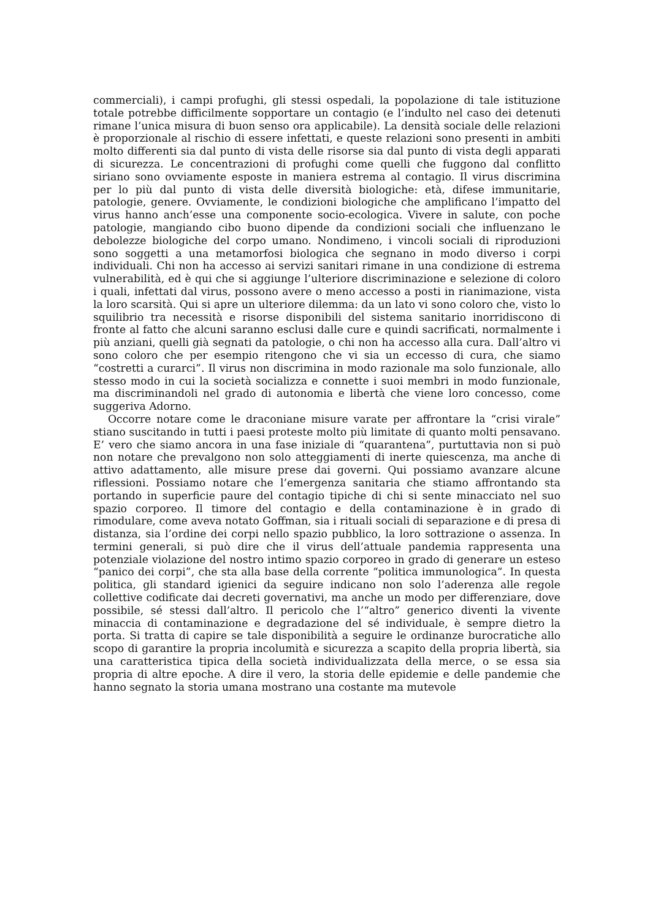commerciali), i campi profughi, gli stessi ospedali, la popolazione di tale istituzione totale potrebbe difficilmente sopportare un contagio (e l’indulto nel caso dei detenuti rimane l’unica misura di buon senso ora applicabile). La densità sociale delle relazioni è proporzionale al rischio di essere infettati, e queste relazioni sono presenti in ambiti molto differenti sia dal punto di vista delle risorse sia dal punto di vista degli apparati di sicurezza. Le concentrazioni di profughi come quelli che fuggono dal conflitto siriano sono ovviamente esposte in maniera estrema al contagio. Il virus discrimina per lo più dal punto di vista delle diversità biologiche: età, difese immunitarie, patologie, genere. Ovviamente, le condizioni biologiche che amplificano l’impatto del virus hanno anch’esse una componente socio-ecologica. Vivere in salute, con poche patologie, mangiando cibo buono dipende da condizioni sociali che influenzano le debolezze biologiche del corpo umano. Nondimeno, i vincoli sociali di riproduzioni sono soggetti a una metamorfosi biologica che segnano in modo diverso i corpi individuali. Chi non ha accesso ai servizi sanitari rimane in una condizione di estrema vulnerabilità, ed è qui che si aggiunge l’ulteriore discriminazione e selezione di coloro i quali, infettati dal virus, possono avere o meno accesso a posti in rianimazione, vista la loro scarsità. Qui si apre un ulteriore dilemma: da un lato vi sono coloro che, visto lo squilibrio tra necessità e risorse disponibili del sistema sanitario inorridiscono di fronte al fatto che alcuni saranno esclusi dalle cure e quindi sacrificati, normalmente i più anziani, quelli già segnati da patologie, o chi non ha accesso alla cura. Dall’altro vi sono coloro che per esempio ritengono che vi sia un eccesso di cura, che siamo “costretti a curarci”. Il virus non discrimina in modo razionale ma solo funzionale, allo stesso modo in cui la società socializza e connette i suoi membri in modo funzionale, ma discriminandoli nel grado di autonomia e libertà che viene loro concesso, come suggeriva Adorno.
Occorre notare come le draconiane misure varate per affrontare la “crisi virale” stiano suscitando in tutti i paesi proteste molto più limitate di quanto molti pensavano. E’ vero che siamo ancora in una fase iniziale di “quarantena”, purtuttavia non si può non notare che prevalgono non solo atteggiamenti di inerte quiescenza, ma anche di attivo adattamento, alle misure prese dai governi. Qui possiamo avanzare alcune riflessioni. Possiamo notare che l’emergenza sanitaria che stiamo affrontando sta portando in superficie paure del contagio tipiche di chi si sente minacciato nel suo spazio corporeo. Il timore del contagio e della contaminazione è in grado di rimodulare, come aveva notato Goffman, sia i rituali sociali di separazione e di presa di distanza, sia l’ordine dei corpi nello spazio pubblico, la loro sottrazione o assenza. In termini generali, si può dire che il virus dell’attuale pandemia rappresenta una potenziale violazione del nostro intimo spazio corporeo in grado di generare un esteso “panico dei corpi”, che sta alla base della corrente “politica immunologica”. In questa politica, gli standard igienici da seguire indicano non solo l’aderenza alle regole collettive codificate dai decreti governativi, ma anche un modo per differenziare, dove possibile, sé stessi dall’altro. Il pericolo che l’“altro” generico diventi la vivente minaccia di contaminazione e degradazione del sé individuale, è sempre dietro la porta. Si tratta di capire se tale disponibilità a seguire le ordinanze burocratiche allo scopo di garantire la propria incolumità e sicurezza a scapito della propria libertà, sia una caratteristica tipica della società individualizzata della merce, o se essa sia propria di altre epoche. A dire il vero, la storia delle epidemie e delle pandemie che hanno segnato la storia umana mostrano una costante ma mutevole